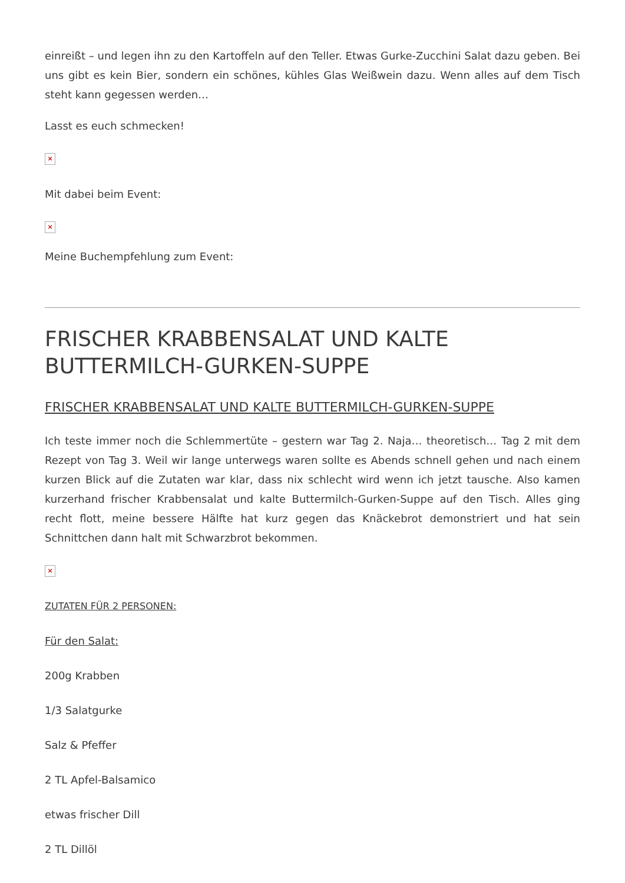einreißt – und legen ihn zu den Kartoffeln auf den Teller. Etwas Gurke-Zucchini Salat dazu geben. Bei uns gibt es kein Bier, sondern ein schönes, kühles Glas Weißwein dazu. Wenn alles auf dem Tisch steht kann gegessen werden…
Lasst es euch schmecken!
×
Mit dabei beim Event:
×
Meine Buchempfehlung zum Event:
FRISCHER KRABBENSALAT UND KALTE BUTTERMILCH-GURKEN-SUPPE
FRISCHER KRABBENSALAT UND KALTE BUTTERMILCH-GURKEN-SUPPE
Ich teste immer noch die Schlemmertüte – gestern war Tag 2. Naja… theoretisch… Tag 2 mit dem Rezept von Tag 3. Weil wir lange unterwegs waren sollte es Abends schnell gehen und nach einem kurzen Blick auf die Zutaten war klar, dass nix schlecht wird wenn ich jetzt tausche. Also kamen kurzerhand frischer Krabbensalat und kalte Buttermilch-Gurken-Suppe auf den Tisch. Alles ging recht flott, meine bessere Hälfte hat kurz gegen das Knäckebrot demonstriert und hat sein Schnittchen dann halt mit Schwarzbrot bekommen.
×
ZUTATEN FÜR 2 PERSONEN:
Für den Salat:
200g Krabben
1/3 Salatgurke
Salz & Pfeffer
2 TL Apfel-Balsamico
etwas frischer Dill
2 TL Dillöl